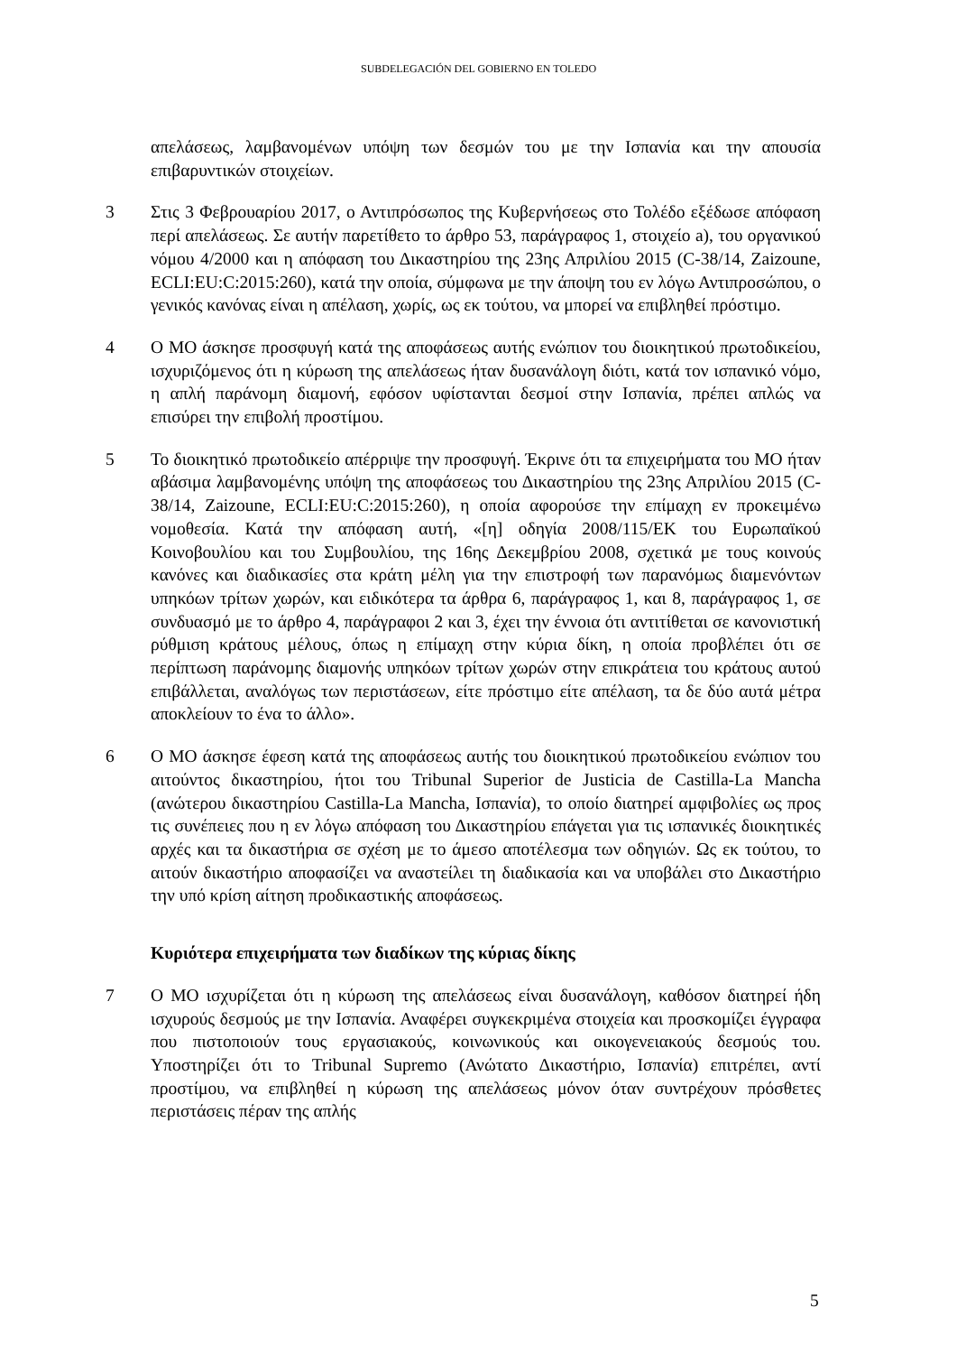SUBDELEGACIÓN DEL GOBIERNO EN TOLEDO
απελάσεως, λαμβανομένων υπόψη των δεσμών του με την Ισπανία και την απουσία επιβαρυντικών στοιχείων.
3 Στις 3 Φεβρουαρίου 2017, ο Αντιπρόσωπος της Κυβερνήσεως στο Τολέδο εξέδωσε απόφαση περί απελάσεως. Σε αυτήν παρετίθετο το άρθρο 53, παράγραφος 1, στοιχείο a), του οργανικού νόμου 4/2000 και η απόφαση του Δικαστηρίου της 23ης Απριλίου 2015 (C-38/14, Zaizoune, ECLI:EU:C:2015:260), κατά την οποία, σύμφωνα με την άποψη του εν λόγω Αντιπροσώπου, ο γενικός κανόνας είναι η απέλαση, χωρίς, ως εκ τούτου, να μπορεί να επιβληθεί πρόστιμο.
4 Ο ΜΟ άσκησε προσφυγή κατά της αποφάσεως αυτής ενώπιον του διοικητικού πρωτοδικείου, ισχυριζόμενος ότι η κύρωση της απελάσεως ήταν δυσανάλογη διότι, κατά τον ισπανικό νόμο, η απλή παράνομη διαμονή, εφόσον υφίστανται δεσμοί στην Ισπανία, πρέπει απλώς να επισύρει την επιβολή προστίμου.
5 Το διοικητικό πρωτοδικείο απέρριψε την προσφυγή. Έκρινε ότι τα επιχειρήματα του ΜΟ ήταν αβάσιμα λαμβανομένης υπόψη της αποφάσεως του Δικαστηρίου της 23ης Απριλίου 2015 (C-38/14, Zaizoune, ECLI:EU:C:2015:260), η οποία αφορούσε την επίμαχη εν προκειμένω νομοθεσία. Κατά την απόφαση αυτή, «[η] οδηγία 2008/115/ΕΚ του Ευρωπαϊκού Κοινοβουλίου και του Συμβουλίου, της 16ης Δεκεμβρίου 2008, σχετικά με τους κοινούς κανόνες και διαδικασίες στα κράτη μέλη για την επιστροφή των παρανόμως διαμενόντων υπηκόων τρίτων χωρών, και ειδικότερα τα άρθρα 6, παράγραφος 1, και 8, παράγραφος 1, σε συνδυασμό με το άρθρο 4, παράγραφοι 2 και 3, έχει την έννοια ότι αντιτίθεται σε κανονιστική ρύθμιση κράτους μέλους, όπως η επίμαχη στην κύρια δίκη, η οποία προβλέπει ότι σε περίπτωση παράνομης διαμονής υπηκόων τρίτων χωρών στην επικράτεια του κράτους αυτού επιβάλλεται, αναλόγως των περιστάσεων, είτε πρόστιμο είτε απέλαση, τα δε δύο αυτά μέτρα αποκλείουν το ένα το άλλο».
6 Ο ΜΟ άσκησε έφεση κατά της αποφάσεως αυτής του διοικητικού πρωτοδικείου ενώπιον του αιτούντος δικαστηρίου, ήτοι του Tribunal Superior de Justicia de Castilla-La Mancha (ανώτερου δικαστηρίου Castilla-La Mancha, Ισπανία), το οποίο διατηρεί αμφιβολίες ως προς τις συνέπειες που η εν λόγω απόφαση του Δικαστηρίου επάγεται για τις ισπανικές διοικητικές αρχές και τα δικαστήρια σε σχέση με το άμεσο αποτέλεσμα των οδηγιών. Ως εκ τούτου, το αιτούν δικαστήριο αποφασίζει να αναστείλει τη διαδικασία και να υποβάλει στο Δικαστήριο την υπό κρίση αίτηση προδικαστικής αποφάσεως.
Κυριότερα επιχειρήματα των διαδίκων της κύριας δίκης
7 Ο ΜΟ ισχυρίζεται ότι η κύρωση της απελάσεως είναι δυσανάλογη, καθόσον διατηρεί ήδη ισχυρούς δεσμούς με την Ισπανία. Αναφέρει συγκεκριμένα στοιχεία και προσκομίζει έγγραφα που πιστοποιούν τους εργασιακούς, κοινωνικούς και οικογενειακούς δεσμούς του. Υποστηρίζει ότι το Tribunal Supremo (Ανώτατο Δικαστήριο, Ισπανία) επιτρέπει, αντί προστίμου, να επιβληθεί η κύρωση της απελάσεως μόνον όταν συντρέχουν πρόσθετες περιστάσεις πέραν της απλής
5